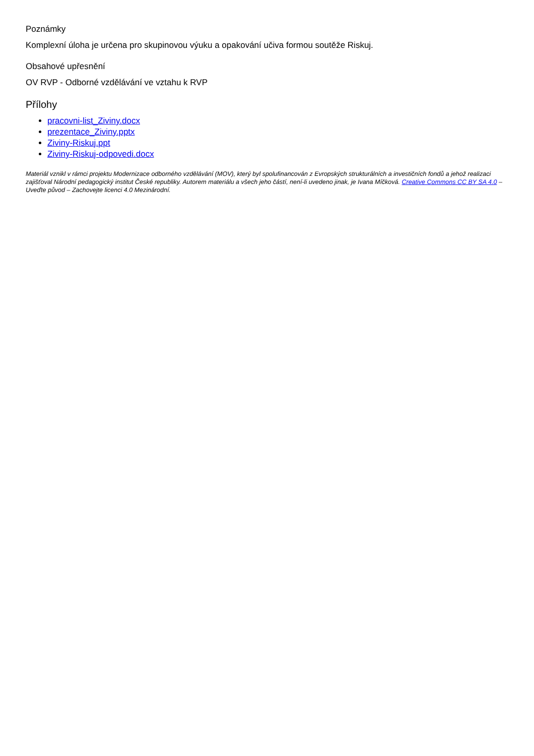Poznámky
Komplexní úloha je určena pro skupinovou výuku a opakování učiva formou soutěže Riskuj.
Obsahové upřesnění
OV RVP - Odborné vzdělávání ve vztahu k RVP
Přílohy
pracovni-list_Ziviny.docx
prezentace_Ziviny.pptx
Ziviny-Riskuj.ppt
Ziviny-Riskuj-odpovedi.docx
Materiál vznikl v rámci projektu Modernizace odborného vzdělávání (MOV), který byl spolufinancován z Evropských strukturálních a investičních fondů a jehož realizaci zajišťoval Národní pedagogický institut České republiky. Autorem materiálu a všech jeho částí, není-li uvedeno jinak, je Ivana Míčková. Creative Commons CC BY SA 4.0 – Uveďte původ – Zachovejte licenci 4.0 Mezinárodní.